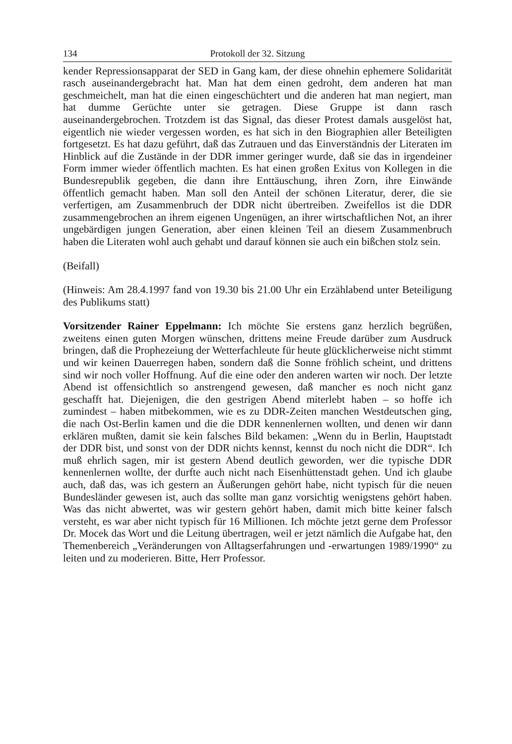134 Protokoll der 32. Sitzung
kender Repressionsapparat der SED in Gang kam, der diese ohnehin ephemere Solidarität rasch auseinandergebracht hat. Man hat dem einen gedroht, dem anderen hat man geschmeichelt, man hat die einen eingeschüchtert und die anderen hat man negiert, man hat dumme Gerüchte unter sie getragen. Diese Gruppe ist dann rasch auseinandergebrochen. Trotzdem ist das Signal, das dieser Protest damals ausgelöst hat, eigentlich nie wieder vergessen worden, es hat sich in den Biographien aller Beteiligten fortgesetzt. Es hat dazu geführt, daß das Zutrauen und das Einverständnis der Literaten im Hinblick auf die Zustände in der DDR immer geringer wurde, daß sie das in irgendeiner Form immer wieder öffentlich machten. Es hat einen großen Exitus von Kollegen in die Bundesrepublik gegeben, die dann ihre Enttäuschung, ihren Zorn, ihre Einwände öffentlich gemacht haben. Man soll den Anteil der schönen Literatur, derer, die sie verfertigen, am Zusammenbruch der DDR nicht übertreiben. Zweifellos ist die DDR zusammengebrochen an ihrem eigenen Ungenügen, an ihrer wirtschaftlichen Not, an ihrer ungebärdigen jungen Generation, aber einen kleinen Teil an diesem Zusammenbruch haben die Literaten wohl auch gehabt und darauf können sie auch ein bißchen stolz sein.
(Beifall)
(Hinweis: Am 28.4.1997 fand von 19.30 bis 21.00 Uhr ein Erzählabend unter Beteiligung des Publikums statt)
Vorsitzender Rainer Eppelmann: Ich möchte Sie erstens ganz herzlich begrüßen, zweitens einen guten Morgen wünschen, drittens meine Freude darüber zum Ausdruck bringen, daß die Prophezeiung der Wetterfachleute für heute glücklicherweise nicht stimmt und wir keinen Dauerregen haben, sondern daß die Sonne fröhlich scheint, und drittens sind wir noch voller Hoffnung. Auf die eine oder den anderen warten wir noch. Der letzte Abend ist offensichtlich so anstrengend gewesen, daß mancher es noch nicht ganz geschafft hat. Diejenigen, die den gestrigen Abend miterlebt haben – so hoffe ich zumindest – haben mitbekommen, wie es zu DDR-Zeiten manchen Westdeutschen ging, die nach Ost-Berlin kamen und die die DDR kennenlernen wollten, und denen wir dann erklären mußten, damit sie kein falsches Bild bekamen: „Wenn du in Berlin, Hauptstadt der DDR bist, und sonst von der DDR nichts kennst, kennst du noch nicht die DDR“. Ich muß ehrlich sagen, mir ist gestern Abend deutlich geworden, wer die typische DDR kennenlernen wollte, der durfte auch nicht nach Eisenhüttenstadt gehen. Und ich glaube auch, daß das, was ich gestern an Äußerungen gehört habe, nicht typisch für die neuen Bundesländer gewesen ist, auch das sollte man ganz vorsichtig wenigstens gehört haben. Was das nicht abwertet, was wir gestern gehört haben, damit mich bitte keiner falsch versteht, es war aber nicht typisch für 16 Millionen. Ich möchte jetzt gerne dem Professor Dr. Mocek das Wort und die Leitung übertragen, weil er jetzt nämlich die Aufgabe hat, den Themenbereich „Veränderungen von Alltagserfahrungen und -erwartungen 1989/1990“ zu leiten und zu moderieren. Bitte, Herr Professor.